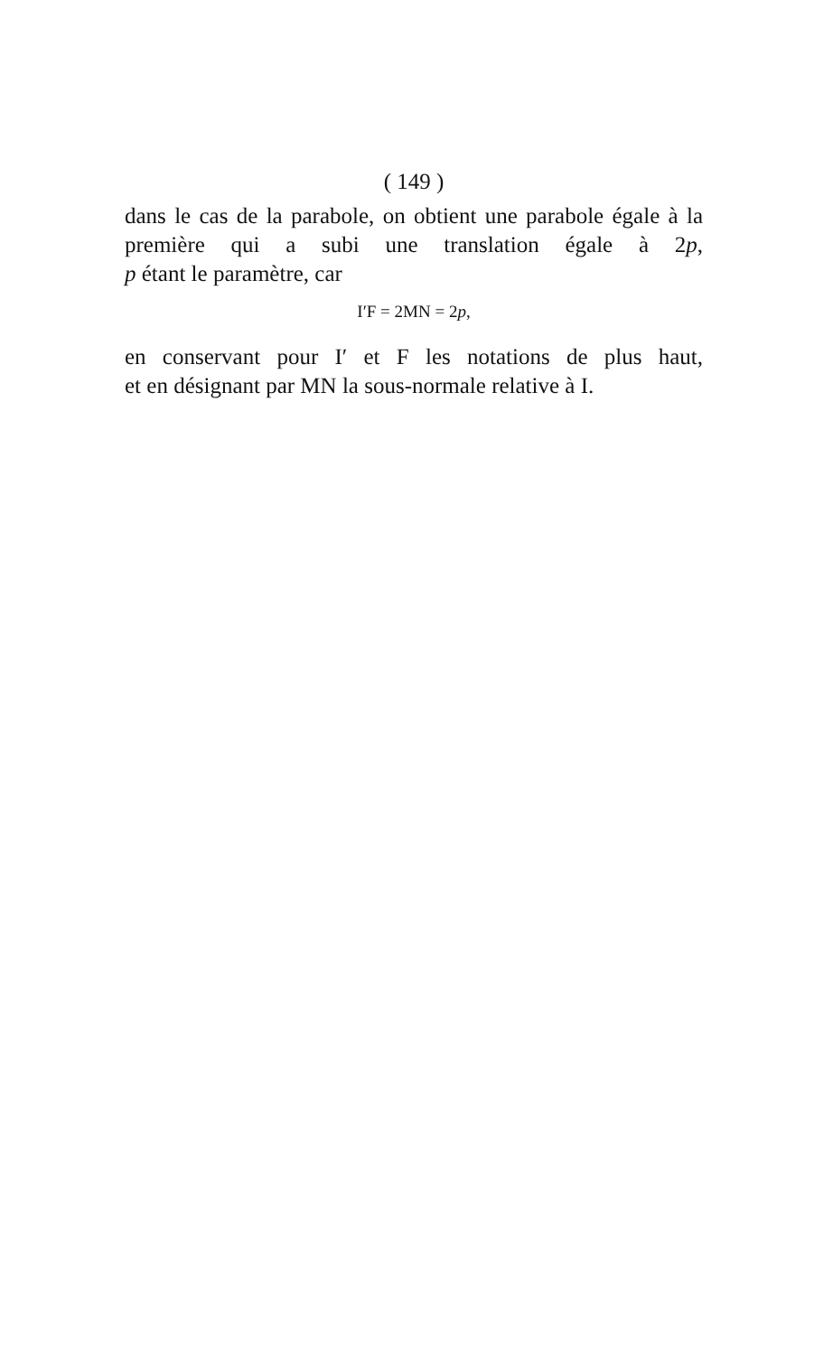( 149 )
dans le cas de la parabole, on obtient une parabole égale à la première qui a subi une translation égale à 2p,
p étant le paramètre, car
I′F = 2MN = 2p,
en conservant pour I′ et F les notations de plus haut,
et en désignant par MN la sous-normale relative à I.